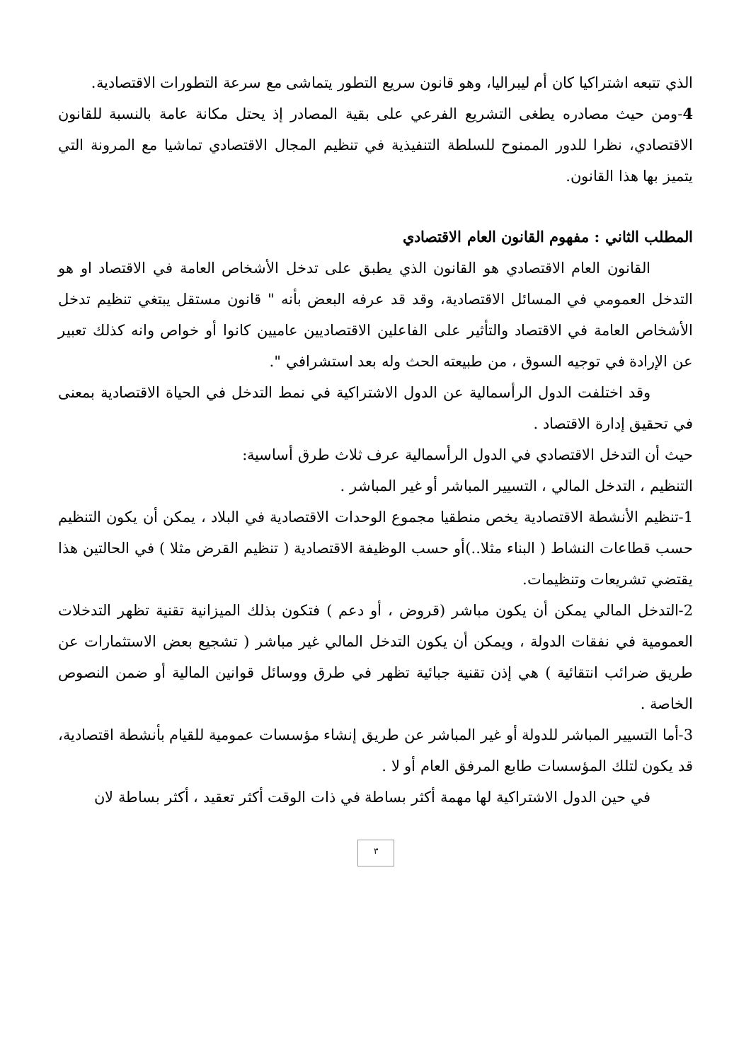الذي تتبعه اشتراكيا كان أم ليبراليا، وهو قانون سريع التطور يتماشى مع سرعة التطورات الاقتصادية.
4-ومن حيث مصادره يطغى التشريع الفرعي على بقية المصادر إذ يحتل مكانة عامة بالنسبة للقانون الاقتصادي، نظرا للدور الممنوح للسلطة التنفيذية في تنظيم المجال الاقتصادي تماشيا مع المرونة التي يتميز بها هذا القانون.
المطلب الثاني : مفهوم القانون العام الاقتصادي
القانون العام الاقتصادي هو القانون الذي يطبق على تدخل الأشخاص العامة في الاقتصاد او هو التدخل العمومي في المسائل الاقتصادية، وقد قد عرفه البعض بأنه " قانون مستقل يبتغي تنظيم تدخل الأشخاص العامة في الاقتصاد والتأثير على الفاعلين الاقتصاديين عاميين كانوا أو خواص وانه كذلك تعبير عن الإرادة في توجيه السوق ، من طبيعته الحث وله بعد استشرافي ".
وقد اختلفت الدول الرأسمالية عن الدول الاشتراكية في نمط التدخل في الحياة الاقتصادية بمعنى في تحقيق إدارة الاقتصاد .
حيث أن التدخل الاقتصادي في الدول الرأسمالية عرف ثلاث طرق أساسية:
التنظيم ، التدخل المالي ، التسيير المباشر أو غير المباشر .
1-تنظيم الأنشطة الاقتصادية يخص منطقيا مجموع الوحدات الاقتصادية في البلاد ، يمكن أن يكون التنظيم حسب قطاعات النشاط ( البناء مثلا..)أو حسب الوظيفة الاقتصادية ( تنظيم القرض مثلا ) في الحالتين هذا يقتضي تشريعات وتنظيمات.
2-التدخل المالي يمكن أن يكون مباشر (قروض ، أو دعم ) فتكون بذلك الميزانية تقنية تظهر التدخلات العمومية في نفقات الدولة ، ويمكن أن يكون التدخل المالي غير مباشر ( تشجيع بعض الاستثمارات عن طريق ضرائب انتقائية ) هي إذن تقنية جبائية تظهر في طرق ووسائل قوانين المالية أو ضمن النصوص الخاصة .
3-أما التسيير المباشر للدولة أو غير المباشر عن طريق إنشاء مؤسسات عمومية للقيام بأنشطة اقتصادية، قد يكون لتلك المؤسسات طابع المرفق العام أو لا .
في حين الدول الاشتراكية لها مهمة أكثر بساطة في ذات الوقت أكثر تعقيد ، أكثر بساطة لان
٣